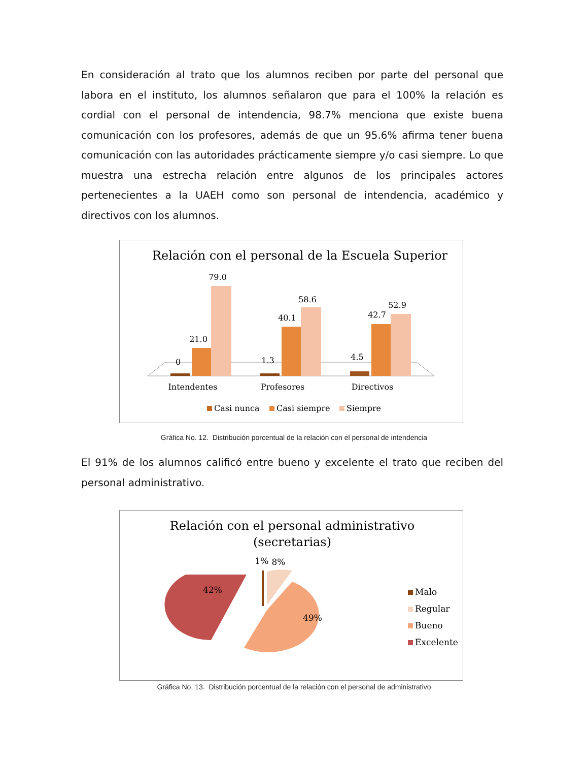En consideración al trato que los alumnos reciben por parte del personal que labora en el instituto, los alumnos señalaron que para el 100% la relación es cordial con el personal de intendencia, 98.7% menciona que existe buena comunicación con los profesores, además de que un 95.6% afirma tener buena comunicación con las autoridades prácticamente siempre y/o casi siempre. Lo que muestra una estrecha relación entre algunos de los principales actores pertenecientes a la UAEH como son personal de intendencia, académico y directivos con los alumnos.
Relación con el personal de la Escuela Superior
0
21.0
79.0
1.3
40.1
58.6
4.5
42.7
52.9
Intendentes
Profesores
Directivos
Casi nunca
Casi siempre
Siempre
Gráfica No. 12. Distribución porcentual de la relación con el personal de intendencia
El 91% de los alumnos calificó entre bueno y excelente el trato que reciben del personal administrativo.
Relación con el personal administrativo
(secretarias)
42%
49%
1%
8%
Malo
Regular
Bueno
Excelente
Gráfica No. 13. Distribución porcentual de la relación con el personal de administrativo